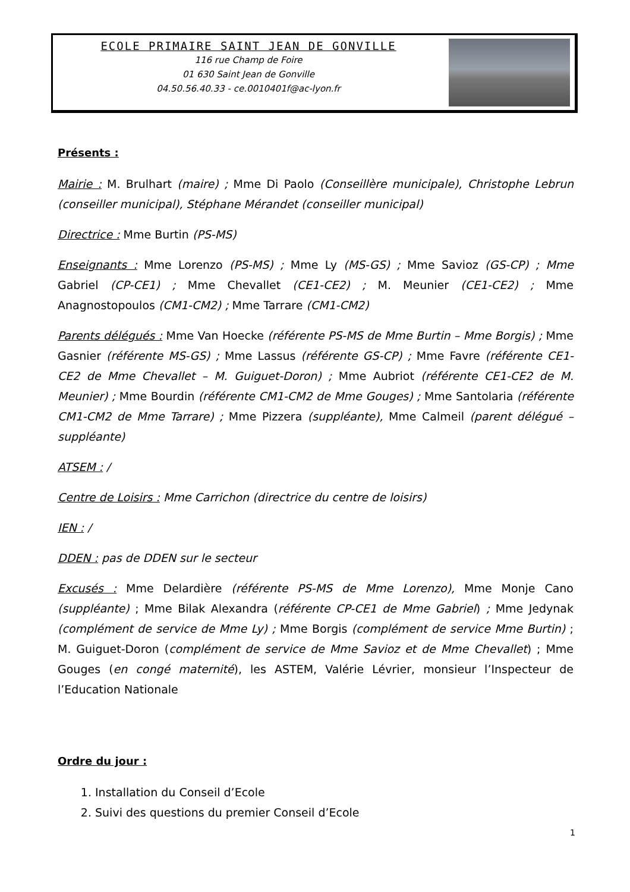ECOLE PRIMAIRE SAINT JEAN DE GONVILLE
116 rue Champ de Foire
01 630 Saint Jean de Gonville
04.50.56.40.33 - ce.0010401f@ac-lyon.fr
Présents :
Mairie : M. Brulhart (maire) ; Mme Di Paolo (Conseillère municipale), Christophe Lebrun (conseiller municipal), Stéphane Mérandet (conseiller municipal)
Directrice : Mme Burtin (PS-MS)
Enseignants : Mme Lorenzo (PS-MS) ; Mme Ly (MS-GS) ; Mme Savioz (GS-CP) ; Mme Gabriel (CP-CE1) ; Mme Chevallet (CE1-CE2) ; M. Meunier (CE1-CE2) ; Mme Anagnostopoulos (CM1-CM2) ; Mme Tarrare (CM1-CM2)
Parents délégués : Mme Van Hoecke (référente PS-MS de Mme Burtin – Mme Borgis) ; Mme Gasnier (référente MS-GS) ; Mme Lassus (référente GS-CP) ; Mme Favre (référente CE1-CE2 de Mme Chevallet – M. Guiguet-Doron) ; Mme Aubriot (référente CE1-CE2 de M. Meunier) ; Mme Bourdin (référente CM1-CM2 de Mme Gouges) ; Mme Santolaria (référente CM1-CM2 de Mme Tarrare) ; Mme Pizzera (suppléante), Mme Calmeil (parent délégué – suppléante)
ATSEM : /
Centre de Loisirs : Mme Carrichon (directrice du centre de loisirs)
IEN : /
DDEN : pas de DDEN sur le secteur
Excusés : Mme Delardière (référente PS-MS de Mme Lorenzo), Mme Monje Cano (suppléante) ; Mme Bilak Alexandra (référente CP-CE1 de Mme Gabriel) ; Mme Jedynak (complément de service de Mme Ly) ; Mme Borgis (complément de service Mme Burtin) ; M. Guiguet-Doron (complément de service de Mme Savioz et de Mme Chevallet) ; Mme Gouges (en congé maternité), les ASTEM, Valérie Lévrier, monsieur l’Inspecteur de l’Education Nationale
Ordre du jour :
1. Installation du Conseil d’Ecole
2. Suivi des questions du premier Conseil d’Ecole
1